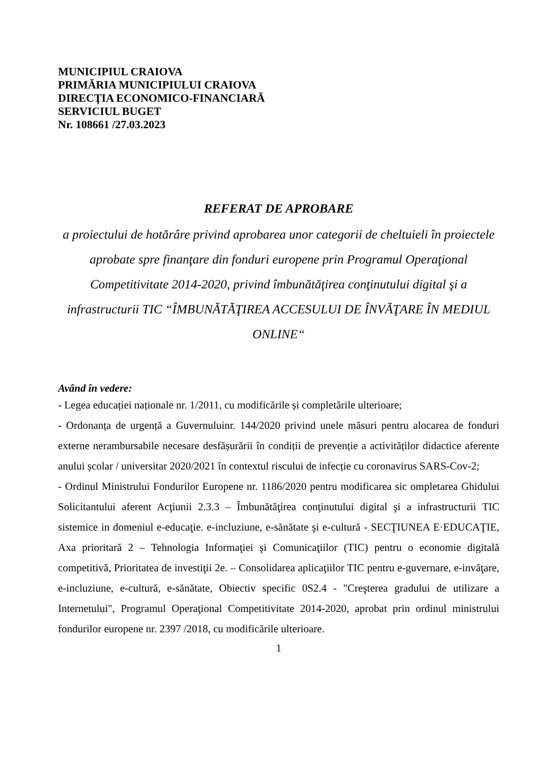MUNICIPIUL CRAIOVA
PRIMĂRIA MUNICIPIULUI CRAIOVA
DIRECŢIA ECONOMICO-FINANCIARĂ
SERVICIUL BUGET
Nr. 108661 /27.03.2023
REFERAT DE APROBARE
a proiectului de hotărâre privind aprobarea unor categorii de cheltuieli în proiectele aprobate spre finanţare din fonduri europene prin Programul Operaţional Competitivitate 2014-2020, privind îmbunătăţirea conţinutului digital şi a infrastructurii TIC “ÎMBUNĂTĂŢIREA ACCESULUI DE ÎNVĂŢARE ÎN MEDIUL ONLINE“
Având în vedere:
- Legea educației naționale nr. 1/2011, cu modificările și completările ulterioare;
- Ordonanța de urgență a Guvernuluinr. 144/2020 privind unele măsuri pentru alocarea de fonduri externe nerambursabile necesare desfășurării în condiții de prevenție a activităților didactice aferente anului școlar / universitar 2020/2021 în contextul riscului de infecție cu coronavirus SARS-Cov-2;
- Ordinul Ministrului Fondurilor Europene nr. 1186/2020 pentru modificarea sic ompletarea Ghidului Solicitantului aferent Acţiunii 2.3.3 – Îmbunătăţirea conţinutului digital şi a infrastructurii TIC sistemice in domeniul e-educaţie. e-incluziune, e-sănătate şi e-cultură - SECŢIUNEA E·EDUCAŢIE, Axa prioritară 2 – Tehnologia Informaţiei şi Comunicaţiilor (TIC) pentru o economie digitală competitivă, Prioritatea de investiţii 2e. – Consolidarea aplicaţiilor TIC pentru e-guvernare, e-invăţare, e-incluziune, e-cultură, e-sănătate, Obiectiv specific 0S2.4 - "Creşterea gradului de utilizare a Internetului", Programul Operaţional Competitivitate 2014-2020, aprobat prin ordinul ministrului fondurilor europene nr. 2397 /2018, cu modificările ulterioare.
1